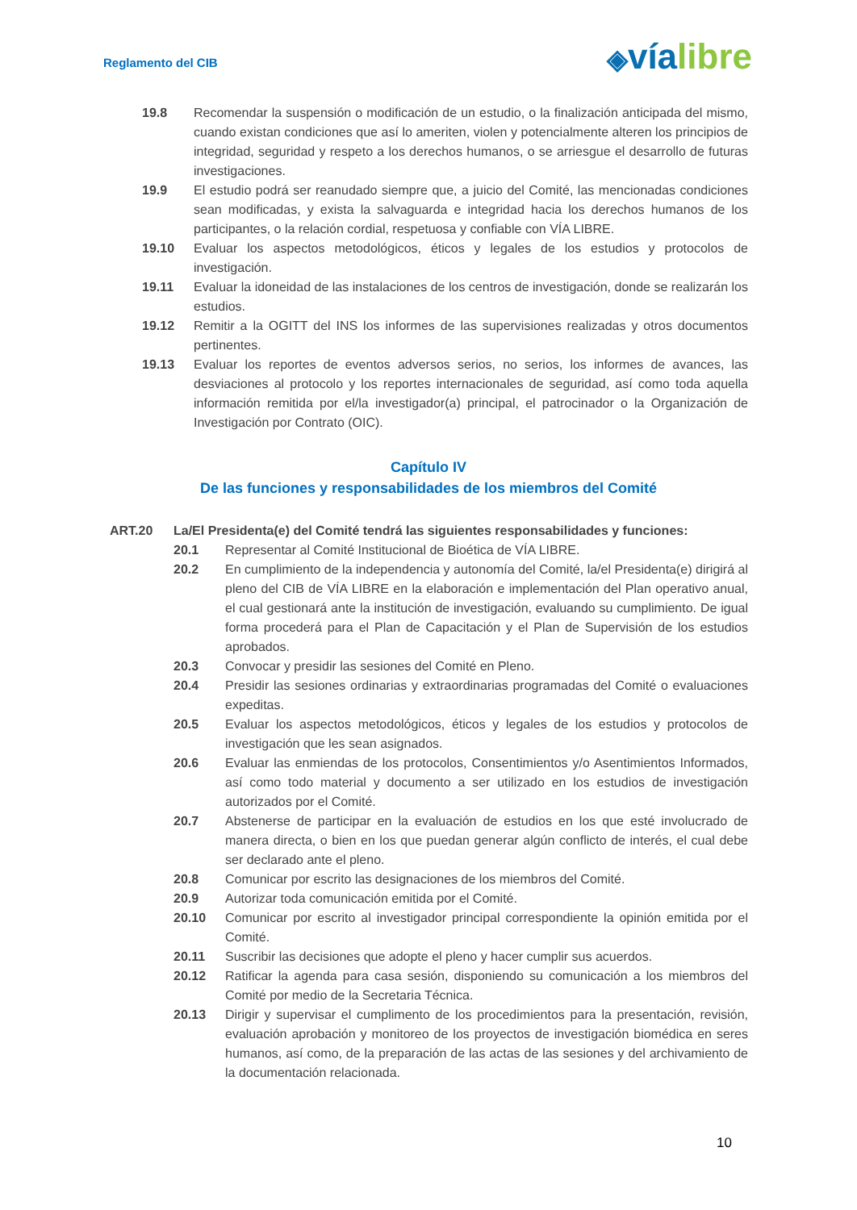Reglamento del CIB
◈víalibre
19.8 Recomendar la suspensión o modificación de un estudio, o la finalización anticipada del mismo, cuando existan condiciones que así lo ameriten, violen y potencialmente alteren los principios de integridad, seguridad y respeto a los derechos humanos, o se arriesgue el desarrollo de futuras investigaciones.
19.9 El estudio podrá ser reanudado siempre que, a juicio del Comité, las mencionadas condiciones sean modificadas, y exista la salvaguarda e integridad hacia los derechos humanos de los participantes, o la relación cordial, respetuosa y confiable con VÍA LIBRE.
19.10 Evaluar los aspectos metodológicos, éticos y legales de los estudios y protocolos de investigación.
19.11 Evaluar la idoneidad de las instalaciones de los centros de investigación, donde se realizarán los estudios.
19.12 Remitir a la OGITT del INS los informes de las supervisiones realizadas y otros documentos pertinentes.
19.13 Evaluar los reportes de eventos adversos serios, no serios, los informes de avances, las desviaciones al protocolo y los reportes internacionales de seguridad, así como toda aquella información remitida por el/la investigador(a) principal, el patrocinador o la Organización de Investigación por Contrato (OIC).
Capítulo IV
De las funciones y responsabilidades de los miembros del Comité
ART.20 La/El Presidenta(e) del Comité tendrá las siguientes responsabilidades y funciones:
20.1 Representar al Comité Institucional de Bioética de VÍA LIBRE.
20.2 En cumplimiento de la independencia y autonomía del Comité, la/el Presidenta(e) dirigirá al pleno del CIB de VÍA LIBRE en la elaboración e implementación del Plan operativo anual, el cual gestionará ante la institución de investigación, evaluando su cumplimiento. De igual forma procederá para el Plan de Capacitación y el Plan de Supervisión de los estudios aprobados.
20.3 Convocar y presidir las sesiones del Comité en Pleno.
20.4 Presidir las sesiones ordinarias y extraordinarias programadas del Comité o evaluaciones expeditas.
20.5 Evaluar los aspectos metodológicos, éticos y legales de los estudios y protocolos de investigación que les sean asignados.
20.6 Evaluar las enmiendas de los protocolos, Consentimientos y/o Asentimientos Informados, así como todo material y documento a ser utilizado en los estudios de investigación autorizados por el Comité.
20.7 Abstenerse de participar en la evaluación de estudios en los que esté involucrado de manera directa, o bien en los que puedan generar algún conflicto de interés, el cual debe ser declarado ante el pleno.
20.8 Comunicar por escrito las designaciones de los miembros del Comité.
20.9 Autorizar toda comunicación emitida por el Comité.
20.10 Comunicar por escrito al investigador principal correspondiente la opinión emitida por el Comité.
20.11 Suscribir las decisiones que adopte el pleno y hacer cumplir sus acuerdos.
20.12 Ratificar la agenda para casa sesión, disponiendo su comunicación a los miembros del Comité por medio de la Secretaria Técnica.
20.13 Dirigir y supervisar el cumplimento de los procedimientos para la presentación, revisión, evaluación aprobación y monitoreo de los proyectos de investigación biomédica en seres humanos, así como, de la preparación de las actas de las sesiones y del archivamiento de la documentación relacionada.
10